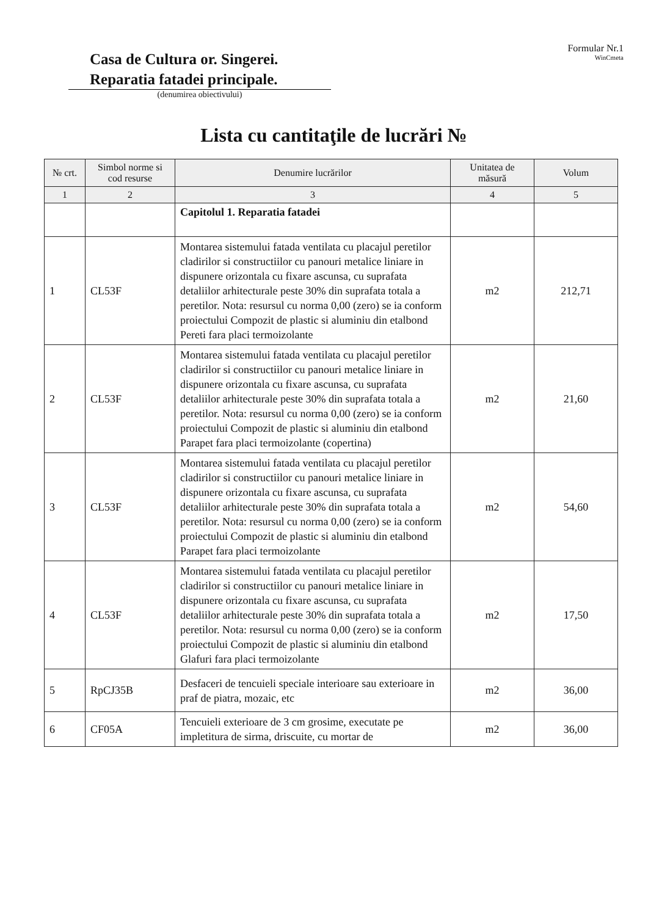Casa de Cultura or. Singerei.
Reparatia fatadei principale.
(denumirea obiectivului)
Formular Nr.1
WinCmeta
Lista cu cantitaţile de lucrări №
| № crt. | Simbol norme si cod resurse | Denumire lucrărilor | Unitatea de măsură | Volum |
| --- | --- | --- | --- | --- |
| 1 | 2 | 3 | 4 | 5 |
| | | Capitolul 1. Reparatia fatadei | | |
| 1 | CL53F | Montarea sistemului fatada ventilata cu placajul peretilor cladirilor si constructiilor cu panouri metalice liniare in dispunere orizontala cu fixare ascunsa, cu suprafata detaliilor arhitecturale peste 30% din suprafata totala a peretilor. Nota: resursul cu norma 0,00 (zero) se ia conform proiectului Compozit de plastic si aluminiu din etalbond Pereti fara placi termoizolante | m2 | 212,71 |
| 2 | CL53F | Montarea sistemului fatada ventilata cu placajul peretilor cladirilor si constructiilor cu panouri metalice liniare in dispunere orizontala cu fixare ascunsa, cu suprafata detaliilor arhitecturale peste 30% din suprafata totala a peretilor. Nota: resursul cu norma 0,00 (zero) se ia conform proiectului Compozit de plastic si aluminiu din etalbond Parapet fara placi termoizolante (copertina) | m2 | 21,60 |
| 3 | CL53F | Montarea sistemului fatada ventilata cu placajul peretilor cladirilor si constructiilor cu panouri metalice liniare in dispunere orizontala cu fixare ascunsa, cu suprafata detaliilor arhitecturale peste 30% din suprafata totala a peretilor. Nota: resursul cu norma 0,00 (zero) se ia conform proiectului Compozit de plastic si aluminiu din etalbond Parapet fara placi termoizolante | m2 | 54,60 |
| 4 | CL53F | Montarea sistemului fatada ventilata cu placajul peretilor cladirilor si constructiilor cu panouri metalice liniare in dispunere orizontala cu fixare ascunsa, cu suprafata detaliilor arhitecturale peste 30% din suprafata totala a peretilor. Nota: resursul cu norma 0,00 (zero) se ia conform proiectului Compozit de plastic si aluminiu din etalbond Glafuri fara placi termoizolante | m2 | 17,50 |
| 5 | RpCJ35B | Desfaceri de tencuieli speciale interioare sau exterioare in praf de piatra, mozaic, etc | m2 | 36,00 |
| 6 | CF05A | Tencuieli exterioare de 3 cm grosime, executate pe impletitura de sirma, driscuite, cu mortar de | m2 | 36,00 |